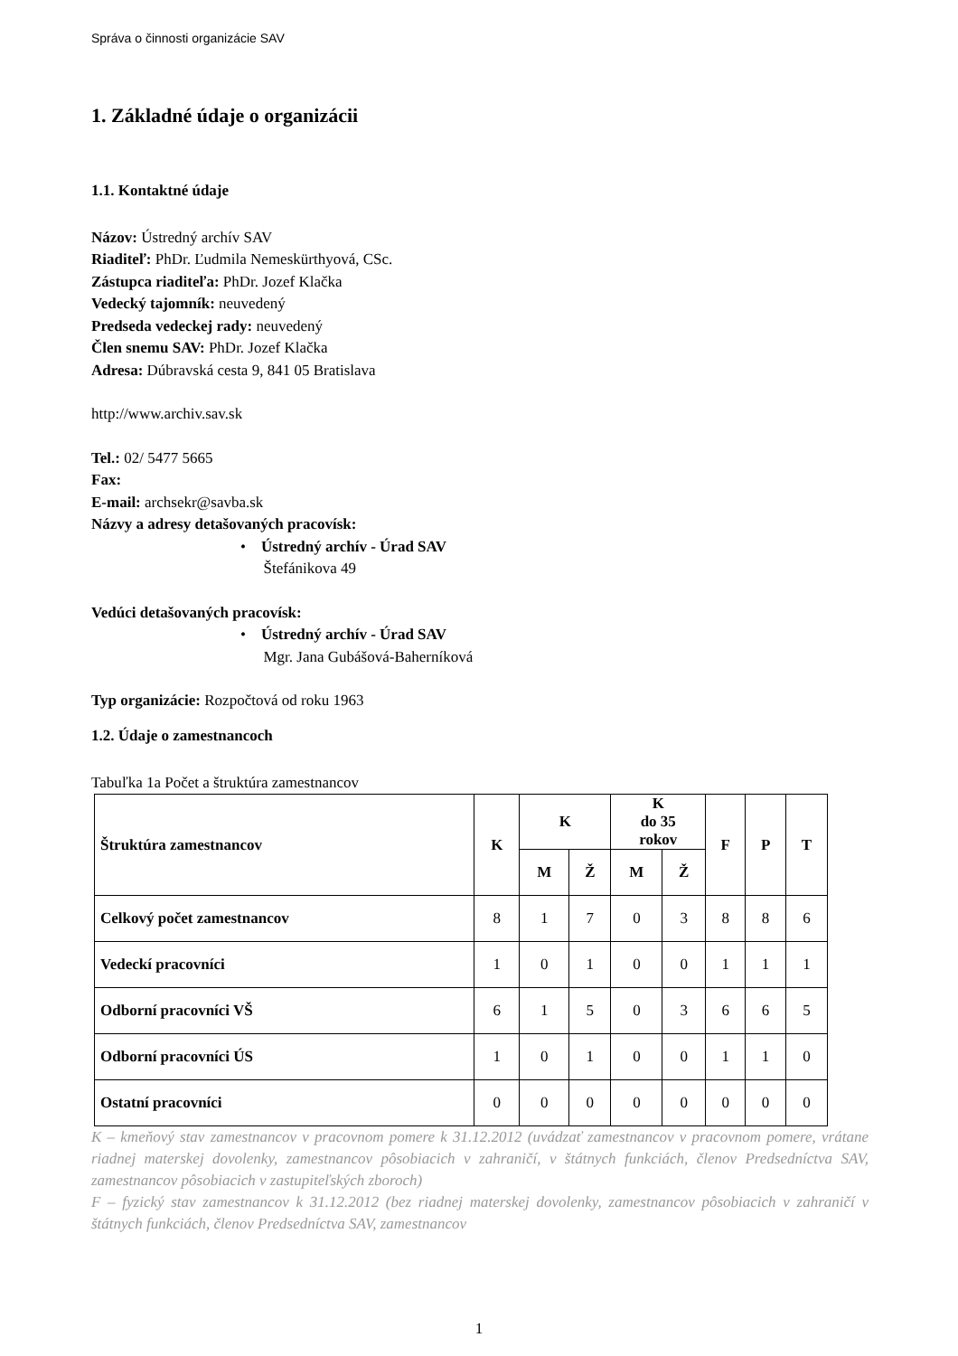Správa o činnosti organizácie SAV
1. Základné údaje o organizácii
1.1. Kontaktné údaje
Názov: Ústredný archív SAV
Riaditeľ: PhDr. Ľudmila Nemeskürthyová, CSc.
Zástupca riaditeľa: PhDr. Jozef Klačka
Vedecký tajomník: neuvedený
Predseda vedeckej rady: neuvedený
Člen snemu SAV: PhDr. Jozef Klačka
Adresa: Dúbravská cesta 9, 841 05 Bratislava
http://www.archiv.sav.sk
Tel.: 02/ 5477 5665
Fax:
E-mail: archsekr@savba.sk
Názvy a adresy detašovaných pracovísk:
• Ústredný archív - Úrad SAV
Štefánikova 49
Vedúci detašovaných pracovísk:
• Ústredný archív - Úrad SAV
Mgr. Jana Gubášová-Baherníková
Typ organizácie: Rozpočtová od roku 1963
1.2. Údaje o zamestnancoch
Tabuľka 1a Počet a štruktúra zamestnancov
| Štruktúra zamestnancov | K | K | | K do 35 rokov | | F | P | T |
| --- | --- | --- | --- | --- | --- | --- | --- | --- |
| | | M | Ž | M | Ž | | | |
| Celkový počet zamestnancov | 8 | 1 | 7 | 0 | 3 | 8 | 8 | 6 |
| Vedeckí pracovníci | 1 | 0 | 1 | 0 | 0 | 1 | 1 | 1 |
| Odborní pracovníci VŠ | 6 | 1 | 5 | 0 | 3 | 6 | 6 | 5 |
| Odborní pracovníci ÚS | 1 | 0 | 1 | 0 | 0 | 1 | 1 | 0 |
| Ostatní pracovníci | 0 | 0 | 0 | 0 | 0 | 0 | 0 | 0 |
K – kmeňový stav zamestnancov v pracovnom pomere k 31.12.2012 (uvádzať zamestnancov v pracovnom pomere, vrátane riadnej materskej dovolenky, zamestnancov pôsobiacich v zahraničí, v štátnych funkciách, členov Predsedníctva SAV, zamestnancov pôsobiacich v zastupiteľských zboroch)
F – fyzický stav zamestnancov k 31.12.2012 (bez riadnej materskej dovolenky, zamestnancov pôsobiacich v zahraničí v štátnych funkciách, členov Predsedníctva SAV, zamestnancov
1